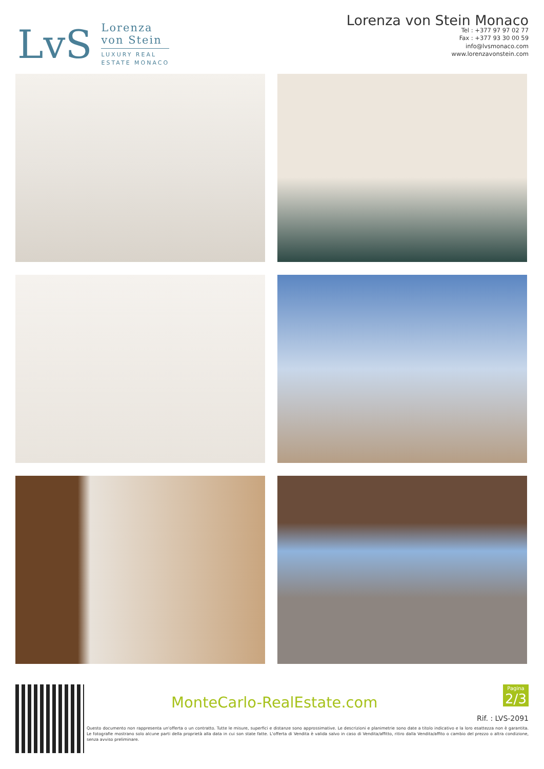LvS
Lorenza
von Stein
LUXURY REAL
ESTATE MONACO
Lorenza von Stein Monaco
Tel : +377 97 97 02 77
Fax : +377 93 30 00 59
info@lvsmonaco.com
www.lorenzavonstein.com
MonteCarlo-RealEstate.com
Pagina
2/3
Rif. : LVS-2091
Questo documento non rappresenta un'offerta o un contratto. Tutte le misure, superfici e distanze sono approssimative. Le descrizioni e planimetrie sono date a titolo indicativo e la loro esattezza non è garantita. Le fotografie mostrano solo alcune parti della proprietà alla data in cui son state fatte. L'offerta di Vendita è valida salvo in caso di Vendita/affitto, ritiro dalla Vendita/affito o cambio del prezzo o altra condizione, senza avviso preliminare.